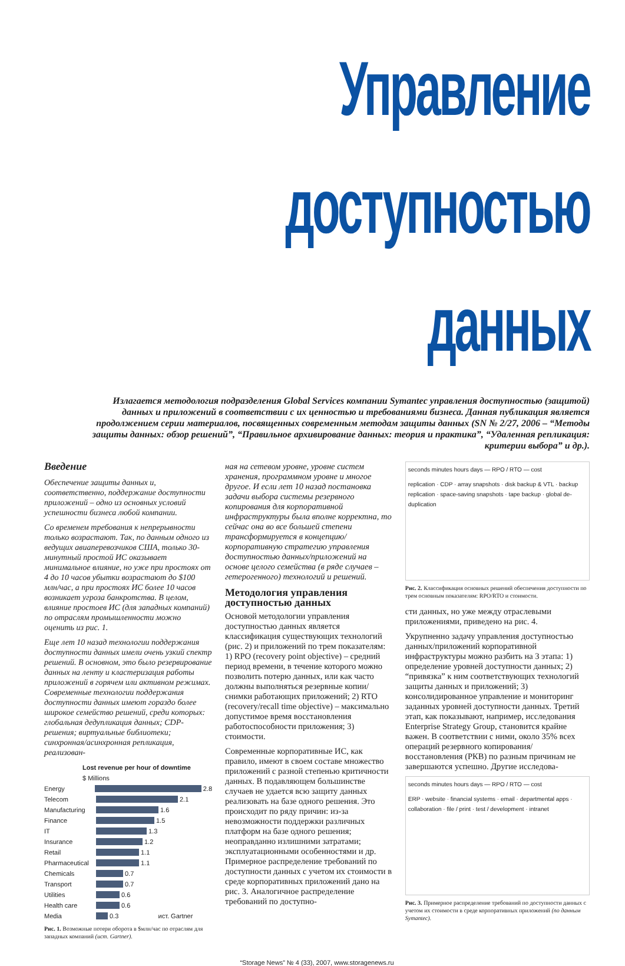Управление
доступностью данных
Излагается методология подразделения Global Services компании Symantec управления доступностью (защитой) данных и приложений в соответствии с их ценностью и требованиями бизнеса. Данная публикация является продолжением серии материалов, посвященных современным методам защиты данных (SN № 2/27, 2006 – “Методы защиты данных: обзор решений”, “Правильное архивирование данных: теория и практика”, “Удаленная репликация: критерии выбора” и др.).
Введение
Обеспечение защиты данных и, соответственно, поддержание доступности приложений – одно из основных условий успешности бизнеса любой компании.
Со временем требования к непрерывности только возрастают. Так, по данным одного из ведущих авиаперевозчиков США, только 30-минутный простой ИС оказывает минимальное влияние, но уже при простоях от 4 до 10 часов убытки возрастают до $100 млн/час, а при простоях ИС более 10 часов возникает угроза банкротства. В целом, влияние простоев ИС (для западных компаний) по отраслям промышленности можно оценить из рис. 1.
Еще лет 10 назад технологии поддержания доступности данных имели очень узкий спектр решений. В основном, это было резервирование данных на ленту и кластеризация работы приложений в горячем или активном режимах. Современные технологии поддержания доступности данных имеют гораздо более широкое семейство решений, среди которых: глобальная дедупликация данных; CDP-решения; виртуальные библиотеки; синхронная/асинхронная репликация, реализован-
Lost revenue per hour of downtime
$ Millions
Energy 2.8
Telecom 2.1
Manufacturing 1.6
Finance 1.5
IT 1.3
Insurance 1.2
Retail 1.1
Pharmaceutical 1.1
Chemicals 0.7
Transport 0.7
Utilities 0.6
Health care 0.6
Media 0.3 ист. Gartner
Рис. 1. Возможные потери оборота в $млн/час по отраслям для западных компаний (ист. Gartner).
ная на сетевом уровне, уровне систем хранения, программном уровне и многое другое. И если лет 10 назад постановка задачи выбора системы резервного копирования для корпоративной инфраструктуры была вполне корректна, то сейчас она во все большей степени трансформируется в концепцию/корпоративную стратегию управления доступностью данных/приложений на основе целого семейства (в ряде случаев – гетерогенного) технологий и решений.
Методология управления доступностью данных
Основой методологии управления доступностью данных является классификация существующих технологий (рис. 2) и приложений по трем показателям: 1) RPO (recovery point objective) – средний период времени, в течение которого можно позволить потерю данных, или как часто должны выполняться резервные копии/снимки работающих приложений; 2) RTO (recovery/recall time objective) – максимально допустимое время восстановления работоспособности приложения; 3) стоимости.
Современные корпоративные ИС, как правило, имеют в своем составе множество приложений с разной степенью критичности данных. В подавляющем большинстве случаев не удается всю защиту данных реализовать на базе одного решения. Это происходит по ряду причин: из-за невозможности поддержки различных платформ на базе одного решения; неоправданно излишними затратами; эксплуатационными особенностями и др. Примерное распределение требований по доступности данных с учетом их стоимости в среде корпоративных приложений дано на рис. 3. Аналогичное распределение требований по доступно-
seconds minutes hours days — RPO / RTO — cost
replication · CDP · array snapshots · disk backup & VTL · backup replication · space-saving snapshots · tape backup · global de-duplication
Рис. 2. Классификация основных решений обеспечения доступности по трем основным показателям: RPO/RTO и стоимости.
сти данных, но уже между отраслевыми приложениями, приведено на рис. 4.
Укрупненно задачу управления доступностью данных/приложений корпоративной инфраструктуры можно разбить на 3 этапа: 1) определение уровней доступности данных; 2) “привязка” к ним соответствующих технологий защиты данных и приложений; 3) консолидированное управление и мониторинг заданных уровней доступности данных. Третий этап, как показывают, например, исследования Enterprise Strategy Group, становится крайне важен. В соответствии с ними, около 35% всех операций резервного копирования/восстановления (РКВ) по разным причинам не завершаются успешно. Другие исследова-
seconds minutes hours days — RPO / RTO — cost
ERP · website · financial systems · email · departmental apps · collaboration · file / print · test / development · intranet
Рис. 3. Примерное распределение требований по доступности данных с учетом их стоимости в среде корпоративных приложений (по данным Symantec).
“Storage News” № 4 (33), 2007, www.storagenews.ru